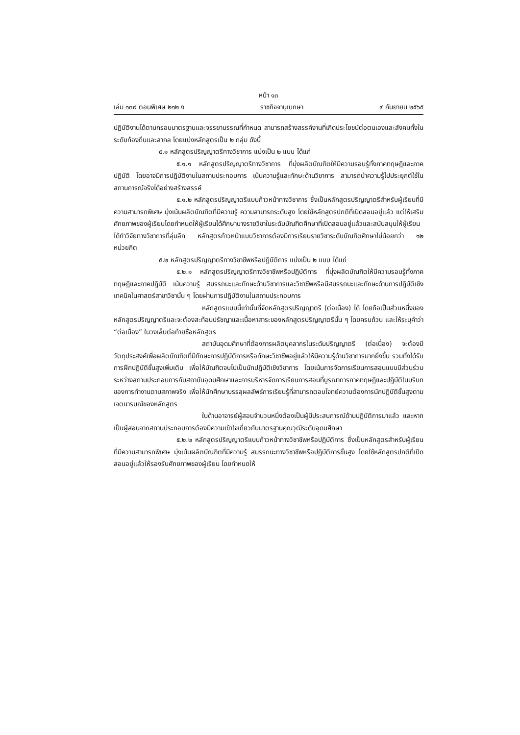หน้า ๑๓
เล่ม ๑๓๙ ตอนพิเศษ ๒๑๒ ง ราชกิจจานุเบกษา ๙ กันยายน ๒๕๖๕
ปฏิบัติงานได้ตามกรอบมาตรฐานและจรรยาบรรณที่กำหนด สามารถสร้างสรรค์งานที่เกิดประโยชน์ต่อตนเองและสังคมทั้งในระดับท้องถิ่นและสากล โดยแบ่งหลักสูตรเป็น ๒ กลุ่ม ดังนี้
๕.๑ หลักสูตรปริญญาตรีทางวิชาการ แบ่งเป็น ๒ แบบ ได้แก่
๕.๑.๑ หลักสูตรปริญญาตรีทางวิชาการ ที่มุ่งผลิตบัณฑิตให้มีความรอบรู้ทั้งภาคทฤษฎีและภาคปฏิบัติ โดยอาจมีการปฏิบัติงานในสถานประกอบการ เน้นความรู้และทักษะด้านวิชาการ สามารถนำความรู้ไปประยุกต์ใช้ในสถานการณ์จริงได้อย่างสร้างสรรค์
๕.๑.๒ หลักสูตรปริญญาตรีแบบก้าวหน้าทางวิชาการ ซึ่งเป็นหลักสูตรปริญญาตรีสำหรับผู้เรียนที่มีความสามารถพิเศษ มุ่งเน้นผลิตบัณฑิตที่มีความรู้ ความสามารถระดับสูง โดยใช้หลักสูตรปกติที่เปิดสอนอยู่แล้ว แต่ให้เสริมศักยภาพของผู้เรียนโดยกำหนดให้ผู้เรียนได้ศึกษาบางรายวิชาในระดับบัณฑิตศึกษาที่เปิดสอนอยู่แล้วและสนับสนุนให้ผู้เรียนได้ทำวิจัยทางวิชาการที่ลุ่มลึก หลักสูตรก้าวหน้าแบบวิชาการต้องมีการเรียนรายวิชาระดับบัณฑิตศึกษาไม่น้อยกว่า ๑๒ หน่วยกิต
๕.๒ หลักสูตรปริญญาตรีทางวิชาชีพหรือปฏิบัติการ แบ่งเป็น ๒ แบบ ได้แก่
๕.๒.๑ หลักสูตรปริญญาตรีทางวิชาชีพหรือปฏิบัติการ ที่มุ่งผลิตบัณฑิตให้มีความรอบรู้ทั้งภาคทฤษฎีและภาคปฏิบัติ เน้นความรู้ สมรรถนะและทักษะด้านวิชาการและวิชาชีพหรือมีสมรรถนะและทักษะด้านการปฏิบัติเชิงเทคนิคในศาสตร์สาขาวิชานั้น ๆ โดยผ่านการปฏิบัติงานในสถานประกอบการ
หลักสูตรแบบนี้เท่านั้นที่จัดหลักสูตรปริญญาตรี (ต่อเนื่อง) ได้ โดยถือเป็นส่วนหนึ่งของหลักสูตรปริญญาตรีและจะต้องสะท้อนปรัชญาและเนื้อหาสาระของหลักสูตรปริญญาตรีนั้น ๆ โดยครบถ้วน และให้ระบุคำว่า “ต่อเนื่อง” ในวงเล็บต่อท้ายชื่อหลักสูตร
สถาบันอุดมศึกษาที่ต้องการผลิตบุคลากรในระดับปริญญาตรี (ต่อเนื่อง) จะต้องมีวัตถุประสงค์เพื่อผลิตบัณฑิตที่มีทักษะการปฏิบัติการหรือทักษะวิชาชีพอยู่แล้วให้มีความรู้ด้านวิชาการมากยิ่งขึ้น รวมทั้งได้รับการฝึกปฏิบัติขั้นสูงเพิ่มเติม เพื่อให้บัณฑิตจบไปเป็นนักปฏิบัติเชิงวิชาการ โดยเน้นการจัดการเรียนการสอนแบบมีส่วนร่วมระหว่างสถานประกอบการกับสถาบันอุดมศึกษาและการบริหารจัดการเรียนการสอนที่บูรณาการภาคทฤษฎีและปฏิบัติในบริบทของการทำงานตามสภาพจริง เพื่อให้นักศึกษาบรรลุผลลัพธ์การเรียนรู้ที่สามารถตอบโจทย์ความต้องการนักปฏิบัติขั้นสูงตามเจตนารมณ์ของหลักสูตร
ในด้านอาจารย์ผู้สอนจำนวนหนึ่งต้องเป็นผู้มีประสบการณ์ด้านปฏิบัติการมาแล้ว และหากเป็นผู้สอนจากสถานประกอบการต้องมีความเข้าใจเกี่ยวกับมาตรฐานคุณวุฒิระดับอุดมศึกษา
๕.๒.๒ หลักสูตรปริญญาตรีแบบก้าวหน้าทางวิชาชีพหรือปฏิบัติการ ซึ่งเป็นหลักสูตรสำหรับผู้เรียนที่มีความสามารถพิเศษ มุ่งเน้นผลิตบัณฑิตที่มีความรู้ สมรรถนะทางวิชาชีพหรือปฏิบัติการขั้นสูง โดยใช้หลักสูตรปกติที่เปิดสอนอยู่แล้วให้รองรับศักยภาพของผู้เรียน โดยกำหนดให้